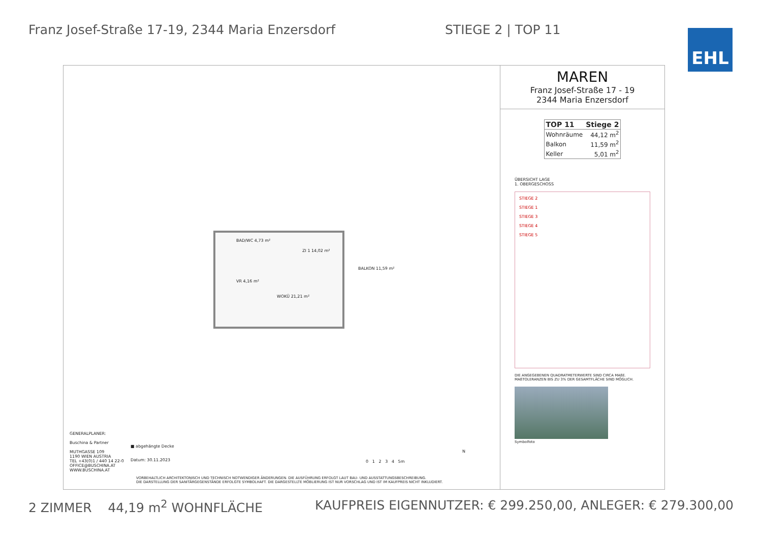Franz Josef-Straße 17-19, 2344 Maria Enzersdorf STIEGE 2 | TOP 11
EHL
BAD/WC 4,73 m²
ZI 1 14,02 m²
VR 4,16 m²
WOKÜ 21,21 m²
BALKON 11,59 m²
GENERALPLANER:
Buschina & Partner
MUTHGASSE 109
1190 WIEN AUSTRIA
TEL +43(0)1 / 440 14 22-0
OFFICE@BUSCHINA.AT
WWW.BUSCHINA.AT
■ abgehängte Decke
Datum: 30.11.2023
0 1 2 3 4 5m
N
VORBEHALTLICH ARCHITEKTONISCH UND TECHNISCH NOTWENDIGER ÄNDERUNGEN. DIE AUSFÜHRUNG ERFOLGT LAUT BAU- UND AUSSTATTUNGSBESCHREIBUNG.
DIE DARSTELLUNG DER SANITÄRGEGENSTÄNDE ERFOLGTE SYMBOLHAFT. DIE DARGESTELLTE MÖBLIERUNG IST NUR VORSCHLAG UND IST IM KAUFPREIS NICHT INKLUDIERT.
MAREN
Franz Josef-Straße 17 - 19
2344 Maria Enzersdorf
| TOP 11 | Stiege 2 |
| --- | --- |
| Wohnräume | 44,12 m<sup>2</sup> |
| Balkon | 11,59 m<sup>2</sup> |
| Keller | 5,01 m<sup>2</sup> |
ÜBERSICHT LAGE
1. OBERGESCHOSS
STIEGE 2
STIEGE 1
STIEGE 3
STIEGE 4
STIEGE 5
DIE ANGEGEBENEN QUADRATMETERWERTE SIND CIRCA MAßE.
MAßTOLERANZEN BIS ZU 3% DER GESAMTFLÄCHE SIND MÖGLICH.
Symbolfoto
2 ZIMMER 44,19 m<sup>2</sup> WOHNFLÄCHE
KAUFPREIS EIGENNUTZER: € 299.250,00, ANLEGER: € 279.300,00